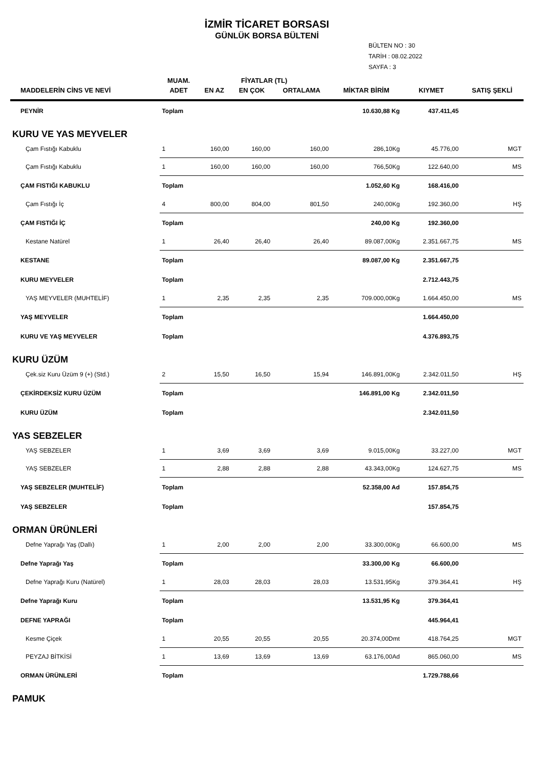İZMİR TİCARET BORSASI
GÜNLÜK BORSA BÜLTENİ
BÜLTEN NO : 30
TARİH : 08.02.2022
SAYFA : 3
| | MUAM. | FİYATLAR (TL) | | | | | |
| --- | --- | --- | --- | --- | --- | --- | --- |
| MADDELERİN CİNS VE NEVİ | ADET | EN AZ | EN ÇOK | ORTALAMA | MİKTAR BİRİM | KIYMET | SATIŞ ŞEKLİ |
| PEYNİR | Toplam | | | | 10.630,88 Kg | 437.411,45 | |
| KURU VE YAS MEYVELER | | | | | | | |
| Çam Fıstığı Kabuklu | 1 | 160,00 | 160,00 | 160,00 | 286,10Kg | 45.776,00 | MGT |
| Çam Fıstığı Kabuklu | 1 | 160,00 | 160,00 | 160,00 | 766,50Kg | 122.640,00 | MS |
| ÇAM FISTIĞI KABUKLU | Toplam | | | | 1.052,60 Kg | 168.416,00 | |
| Çam Fıstığı İç | 4 | 800,00 | 804,00 | 801,50 | 240,00Kg | 192.360,00 | HŞ |
| ÇAM FISTIĞI İÇ | Toplam | | | | 240,00 Kg | 192.360,00 | |
| Kestane Natürel | 1 | 26,40 | 26,40 | 26,40 | 89.087,00Kg | 2.351.667,75 | MS |
| KESTANE | Toplam | | | | 89.087,00 Kg | 2.351.667,75 | |
| KURU MEYVELER | Toplam | | | | | 2.712.443,75 | |
| YAŞ MEYVELER (MUHTELİF) | 1 | 2,35 | 2,35 | 2,35 | 709.000,00Kg | 1.664.450,00 | MS |
| YAŞ MEYVELER | Toplam | | | | | 1.664.450,00 | |
| KURU VE YAŞ MEYVELER | Toplam | | | | | 4.376.893,75 | |
| KURU ÜZÜM | | | | | | | |
| Çek.siz Kuru Üzüm 9 (+) (Std.) | 2 | 15,50 | 16,50 | 15,94 | 146.891,00Kg | 2.342.011,50 | HŞ |
| ÇEKİRDEKSİZ KURU ÜZÜM | Toplam | | | | 146.891,00 Kg | 2.342.011,50 | |
| KURU ÜZÜM | Toplam | | | | | 2.342.011,50 | |
| YAS SEBZELER | | | | | | | |
| YAŞ SEBZELER | 1 | 3,69 | 3,69 | 3,69 | 9.015,00Kg | 33.227,00 | MGT |
| YAŞ SEBZELER | 1 | 2,88 | 2,88 | 2,88 | 43.343,00Kg | 124.627,75 | MS |
| YAŞ SEBZELER (MUHTELİF) | Toplam | | | | 52.358,00 Ad | 157.854,75 | |
| YAŞ SEBZELER | Toplam | | | | | 157.854,75 | |
| ORMAN ÜRÜNLERİ | | | | | | | |
| Defne Yaprağı Yaş (Dallı) | 1 | 2,00 | 2,00 | 2,00 | 33.300,00Kg | 66.600,00 | MS |
| Defne Yaprağı Yaş | Toplam | | | | 33.300,00 Kg | 66.600,00 | |
| Defne Yaprağı Kuru (Natürel) | 1 | 28,03 | 28,03 | 28,03 | 13.531,95Kg | 379.364,41 | HŞ |
| Defne Yaprağı Kuru | Toplam | | | | 13.531,95 Kg | 379.364,41 | |
| DEFNE YAPRAĞI | Toplam | | | | | 445.964,41 | |
| Kesme Çiçek | 1 | 20,55 | 20,55 | 20,55 | 20.374,00Dmt | 418.764,25 | MGT |
| PEYZAJ BİTKİSİ | 1 | 13,69 | 13,69 | 13,69 | 63.176,00Ad | 865.060,00 | MS |
| ORMAN ÜRÜNLERİ | Toplam | | | | | 1.729.788,66 | |
| PAMUK | | | | | | | |